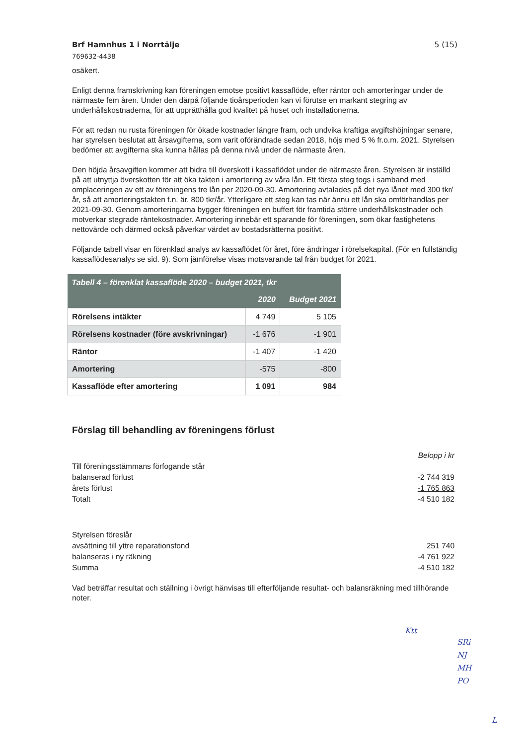Brf Hamnhus 1 i Norrtälje
769632-4438
5 (15)
osäkert.
Enligt denna framskrivning kan föreningen emotse positivt kassaflöde, efter räntor och amorteringar under de närmaste fem åren. Under den därpå följande tioårsperioden kan vi förutse en markant stegring av underhållskostnaderna, för att upprätthålla god kvalitet på huset och installationerna.
För att redan nu rusta föreningen för ökade kostnader längre fram, och undvika kraftiga avgiftshöjningar senare, har styrelsen beslutat att årsavgifterna, som varit oförändrade sedan 2018, höjs med 5 % fr.o.m. 2021. Styrelsen bedömer att avgifterna ska kunna hållas på denna nivå under de närmaste åren.
Den höjda årsavgiften kommer att bidra till överskott i kassaflödet under de närmaste åren. Styrelsen är inställd på att utnyttja överskotten för att öka takten i amortering av våra lån. Ett första steg togs i samband med omplaceringen av ett av föreningens tre lån per 2020-09-30. Amortering avtalades på det nya lånet med 300 tkr/år, så att amorteringstakten f.n. är. 800 tkr/år. Ytterligare ett steg kan tas när ännu ett lån ska omförhandlas per 2021-09-30. Genom amorteringarna bygger föreningen en buffert för framtida större underhållskostnader och motverkar stegrade räntekostnader. Amortering innebär ett sparande för föreningen, som ökar fastighetens nettovärde och därmed också påverkar värdet av bostadsrätterna positivt.
Följande tabell visar en förenklad analys av kassaflödet för året, före ändringar i rörelsekapital. (För en fullständig kassaflödesanalys se sid. 9). Som jämförelse visas motsvarande tal från budget för 2021.
| Tabell 4 – förenklat kassaflöde 2020 – budget 2021, tkr | | |
| --- | --- | --- |
| | 2020 | Budget 2021 |
| Rörelsens intäkter | 4 749 | 5 105 |
| Rörelsens kostnader (före avskrivningar) | -1 676 | -1 901 |
| Räntor | -1 407 | -1 420 |
| Amortering | -575 | -800 |
| Kassaflöde efter amortering | 1 091 | 984 |
Förslag till behandling av föreningens förlust
Belopp i kr
Till föreningsstämmans förfogande står
balanserad förlust -2 744 319
årets förlust -1 765 863
Totalt -4 510 182
Styrelsen föreslår
avsättning till yttre reparationsfond 251 740
balanseras i ny räkning -4 761 922
Summa -4 510 182
Vad beträffar resultat och ställning i övrigt hänvisas till efterföljande resultat- och balansräkning med tillhörande noter.
Ktt
SRi
NJ
MH
PO
L